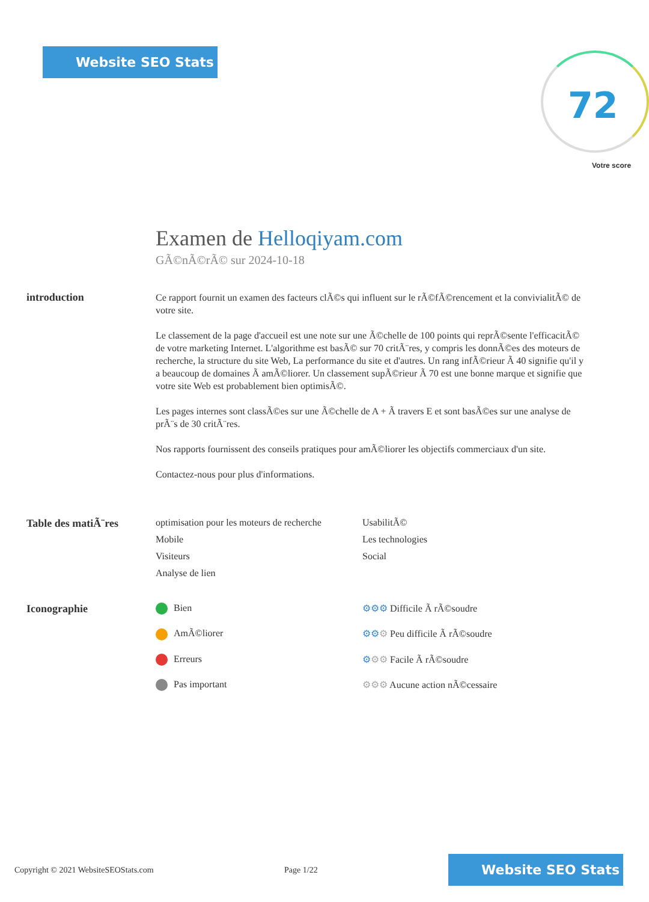Website SEO Stats
72
Votre score
Examen de Helloqiyam.com
GÃ©nÃ©rÃ© sur 2024-10-18
introduction
Ce rapport fournit un examen des facteurs clÃ©s qui influent sur le rÃ©fÃ©rencement et la convivialitÃ© de votre site.
Le classement de la page d'accueil est une note sur une Ã©chelle de 100 points qui reprÃ©sente l'efficacitÃ© de votre marketing Internet. L'algorithme est basÃ© sur 70 critÃ¨res, y compris les donnÃ©es des moteurs de recherche, la structure du site Web, La performance du site et d'autres. Un rang infÃ©rieur Ã 40 signifie qu'il y a beaucoup de domaines Ã amÃ©liorer. Un classement supÃ©rieur Ã 70 est une bonne marque et signifie que votre site Web est probablement bien optimisÃ©.
Les pages internes sont classÃ©es sur une Ã©chelle de A + Ã travers E et sont basÃ©es sur une analyse de prÃ¨s de 30 critÃ¨res.
Nos rapports fournissent des conseils pratiques pour amÃ©liorer les objectifs commerciaux d'un site.
Contactez-nous pour plus d'informations.
Table des matiÃ¨res optimisation pour les moteurs de recherche
UsabilitÃ©
Mobile
Les technologies
Visiteurs
Social
Analyse de lien
Iconographie Bien
⚙⚙⚙ Difficile Ã rÃ©soudre
AmÃ©liorer
⚙⚙⚙ Peu difficile Ã rÃ©soudre
Erreurs
⚙⚙⚙ Facile Ã rÃ©soudre
Pas important
⚙⚙⚙ Aucune action nÃ©cessaire
Copyright © 2021 WebsiteSEOStats.com Page 1/22
Website SEO Stats